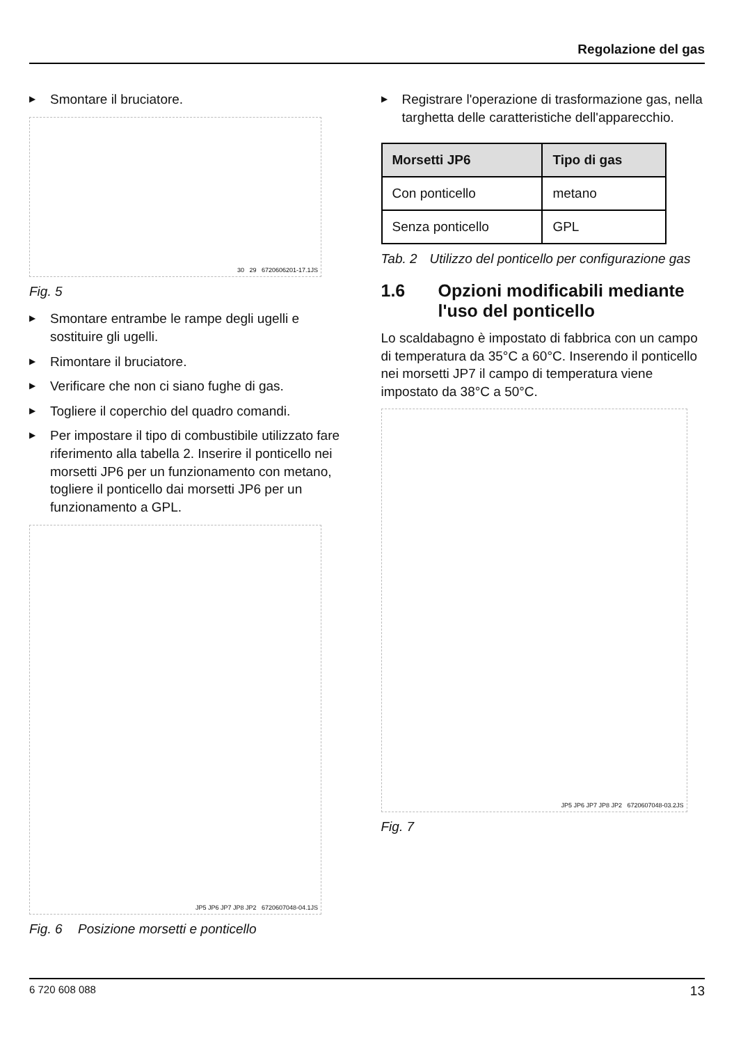Regolazione del gas
▶ Smontare il bruciatore.
30 29 6720606201-17.1JS
Fig. 5
▶ Smontare entrambe le rampe degli ugelli e sostituire gli ugelli.
▶ Rimontare il bruciatore.
▶ Verificare che non ci siano fughe di gas.
▶ Togliere il coperchio del quadro comandi.
▶ Per impostare il tipo di combustibile utilizzato fare riferimento alla tabella 2. Inserire il ponticello nei morsetti JP6 per un funzionamento con metano, togliere il ponticello dai morsetti JP6 per un funzionamento a GPL.
JP5 JP6 JP7 JP8 JP2 6720607048-04.1JS
Fig. 6 Posizione morsetti e ponticello
▶ Registrare l'operazione di trasformazione gas, nella targhetta delle caratteristiche dell'apparecchio.
| Morsetti JP6 | Tipo di gas |
| --- | --- |
| Con ponticello | metano |
| Senza ponticello | GPL |
Tab. 2 Utilizzo del ponticello per configurazione gas
1.6 Opzioni modificabili mediante l'uso del ponticello
Lo scaldabagno è impostato di fabbrica con un campo di temperatura da 35°C a 60°C. Inserendo il ponticello nei morsetti JP7 il campo di temperatura viene impostato da 38°C a 50°C.
JP5 JP6 JP7 JP8 JP2 6720607048-03.2JS
Fig. 7
6 720 608 088 13